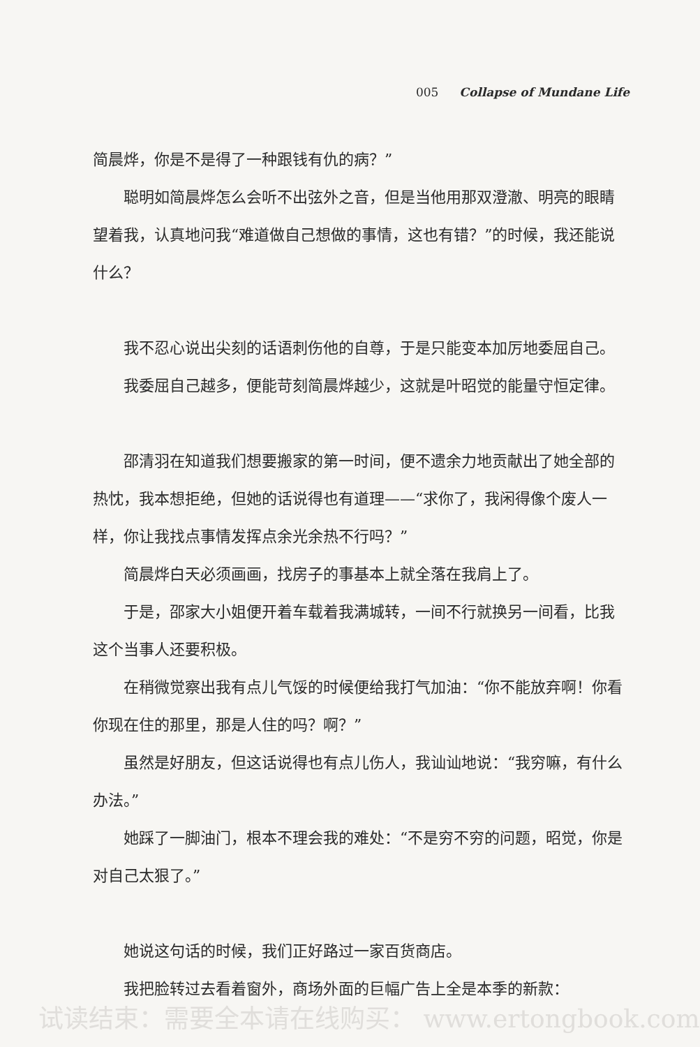005 Collapse of Mundane Life
简晨烨，你是不是得了一种跟钱有仇的病？”
聪明如简晨烨怎么会听不出弦外之音，但是当他用那双澄澈、明亮的眼睛望着我，认真地问我“难道做自己想做的事情，这也有错？”的时候，我还能说什么？
我不忍心说出尖刻的话语刺伤他的自尊，于是只能变本加厉地委屈自己。
我委屈自己越多，便能苛刻简晨烨越少，这就是叶昭觉的能量守恒定律。
邵清羽在知道我们想要搬家的第一时间，便不遗余力地贡献出了她全部的热忱，我本想拒绝，但她的话说得也有道理——“求你了，我闲得像个废人一样，你让我找点事情发挥点余光余热不行吗？”
简晨烨白天必须画画，找房子的事基本上就全落在我肩上了。
于是，邵家大小姐便开着车载着我满城转，一间不行就换另一间看，比我这个当事人还要积极。
在稍微觉察出我有点儿气馁的时候便给我打气加油：“你不能放弃啊！你看你现在住的那里，那是人住的吗？啊？”
虽然是好朋友，但这话说得也有点儿伤人，我讪讪地说：“我穷嘛，有什么办法。”
她踩了一脚油门，根本不理会我的难处：“不是穷不穷的问题，昭觉，你是对自己太狠了。”
她说这句话的时候，我们正好路过一家百货商店。
我把脸转过去看着窗外，商场外面的巨幅广告上全是本季的新款：
试读结束：需要全本请在线购买： www.ertongbook.com